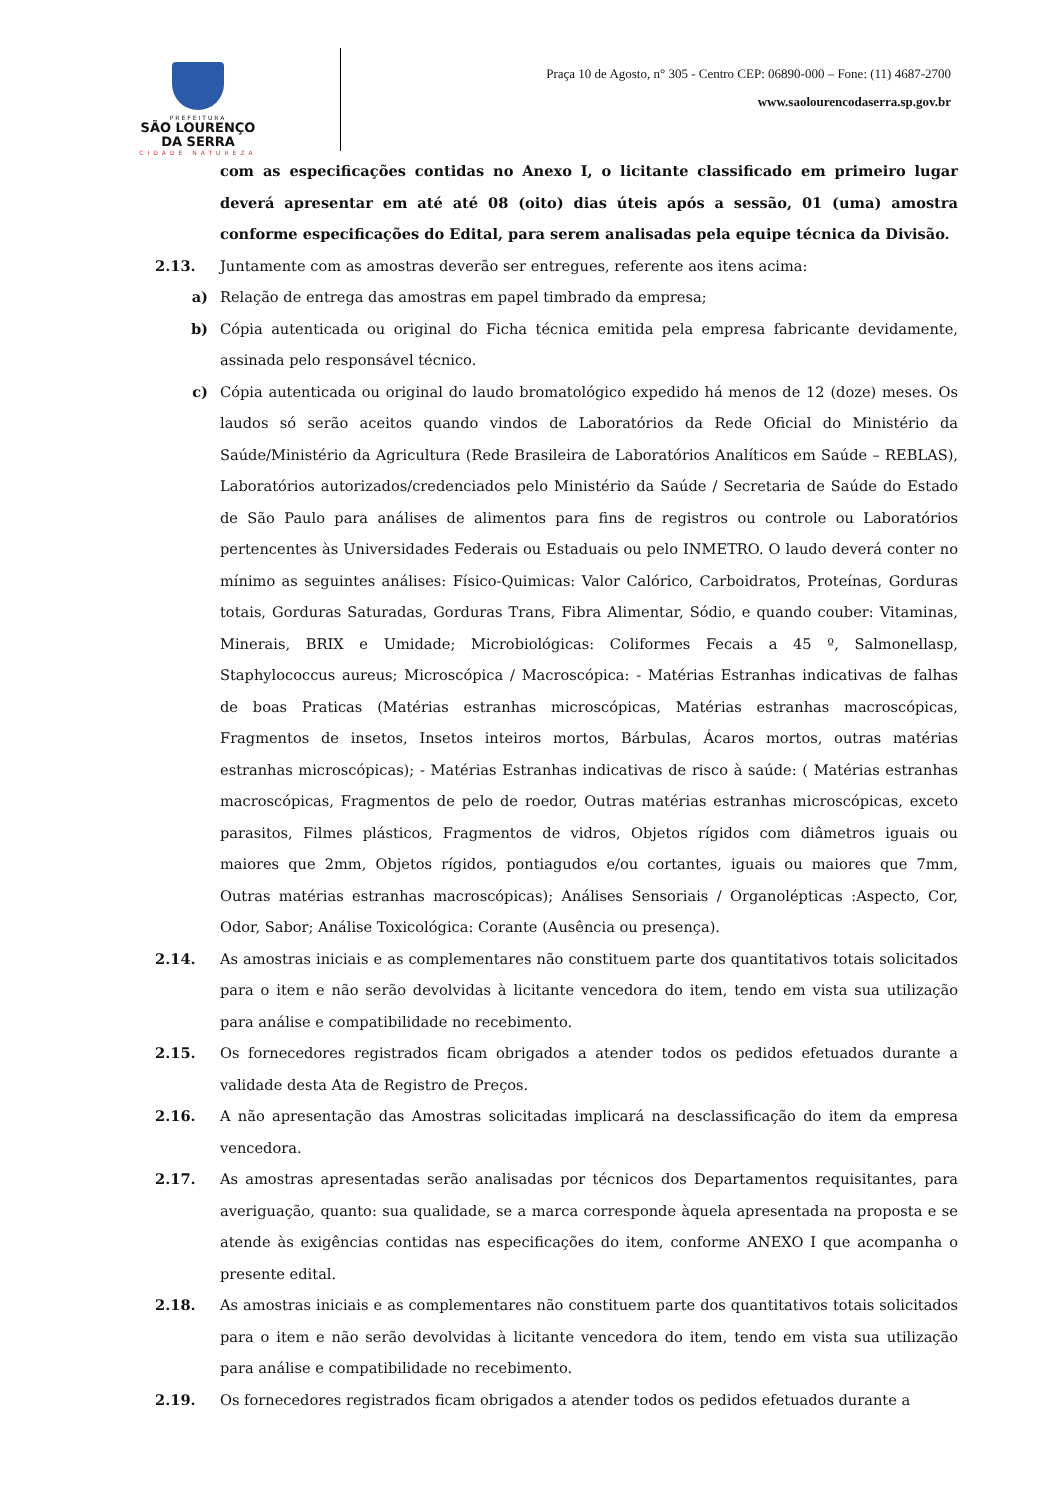PREFEITURA
SÃO LOURENÇO
DA SERRA
CIDADE NATUREZA
Praça 10 de Agosto, n° 305 - Centro CEP: 06890-000 – Fone: (11) 4687-2700
www.saolourencodaserra.sp.gov.br
com as especificações contidas no Anexo I, o licitante classificado em primeiro lugar deverá apresentar em até até 08 (oito) dias úteis após a sessão, 01 (uma) amostra conforme especificações do Edital, para serem analisadas pela equipe técnica da Divisão.
2.13. Juntamente com as amostras deverão ser entregues, referente aos itens acima:
a) Relação de entrega das amostras em papel timbrado da empresa;
b) Cópia autenticada ou original do Ficha técnica emitida pela empresa fabricante devidamente, assinada pelo responsável técnico.
c) Cópia autenticada ou original do laudo bromatológico expedido há menos de 12 (doze) meses. Os laudos só serão aceitos quando vindos de Laboratórios da Rede Oficial do Ministério da Saúde/Ministério da Agricultura (Rede Brasileira de Laboratórios Analíticos em Saúde – REBLAS), Laboratórios autorizados/credenciados pelo Ministério da Saúde / Secretaria de Saúde do Estado de São Paulo para análises de alimentos para fins de registros ou controle ou Laboratórios pertencentes às Universidades Federais ou Estaduais ou pelo INMETRO. O laudo deverá conter no mínimo as seguintes análises: Físico-Quimicas: Valor Calórico, Carboidratos, Proteínas, Gorduras totais, Gorduras Saturadas, Gorduras Trans, Fibra Alimentar, Sódio, e quando couber: Vitaminas, Minerais, BRIX e Umidade; Microbiológicas: Coliformes Fecais a 45 º, Salmonellasp, Staphylococcus aureus; Microscópica / Macroscópica: - Matérias Estranhas indicativas de falhas de boas Praticas (Matérias estranhas microscópicas, Matérias estranhas macroscópicas, Fragmentos de insetos, Insetos inteiros mortos, Bárbulas, Ácaros mortos, outras matérias estranhas microscópicas); - Matérias Estranhas indicativas de risco à saúde: ( Matérias estranhas macroscópicas, Fragmentos de pelo de roedor, Outras matérias estranhas microscópicas, exceto parasitos, Filmes plásticos, Fragmentos de vidros, Objetos rígidos com diâmetros iguais ou maiores que 2mm, Objetos rígidos, pontiagudos e/ou cortantes, iguais ou maiores que 7mm, Outras matérias estranhas macroscópicas); Análises Sensoriais / Organolépticas :Aspecto, Cor, Odor, Sabor; Análise Toxicológica: Corante (Ausência ou presença).
2.14. As amostras iniciais e as complementares não constituem parte dos quantitativos totais solicitados para o item e não serão devolvidas à licitante vencedora do item, tendo em vista sua utilização para análise e compatibilidade no recebimento.
2.15. Os fornecedores registrados ficam obrigados a atender todos os pedidos efetuados durante a validade desta Ata de Registro de Preços.
2.16. A não apresentação das Amostras solicitadas implicará na desclassificação do item da empresa vencedora.
2.17. As amostras apresentadas serão analisadas por técnicos dos Departamentos requisitantes, para averiguação, quanto: sua qualidade, se a marca corresponde àquela apresentada na proposta e se atende às exigências contidas nas especificações do item, conforme ANEXO I que acompanha o presente edital.
2.18. As amostras iniciais e as complementares não constituem parte dos quantitativos totais solicitados para o item e não serão devolvidas à licitante vencedora do item, tendo em vista sua utilização para análise e compatibilidade no recebimento.
2.19. Os fornecedores registrados ficam obrigados a atender todos os pedidos efetuados durante a